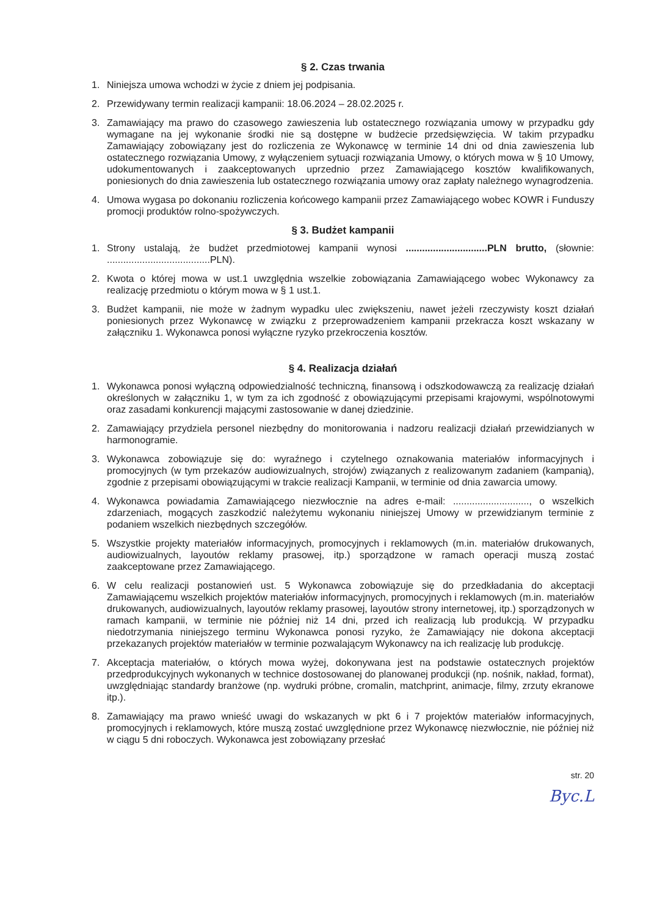§ 2. Czas trwania
1. Niniejsza umowa wchodzi w życie z dniem jej podpisania.
2. Przewidywany termin realizacji kampanii: 18.06.2024 – 28.02.2025 r.
3. Zamawiający ma prawo do czasowego zawieszenia lub ostatecznego rozwiązania umowy w przypadku gdy wymagane na jej wykonanie środki nie są dostępne w budżecie przedsięwzięcia. W takim przypadku Zamawiający zobowiązany jest do rozliczenia ze Wykonawcę w terminie 14 dni od dnia zawieszenia lub ostatecznego rozwiązania Umowy, z wyłączeniem sytuacji rozwiązania Umowy, o których mowa w § 10 Umowy, udokumentowanych i zaakceptowanych uprzednio przez Zamawiającego kosztów kwalifikowanych, poniesionych do dnia zawieszenia lub ostatecznego rozwiązania umowy oraz zapłaty należnego wynagrodzenia.
4. Umowa wygasa po dokonaniu rozliczenia końcowego kampanii przez Zamawiającego wobec KOWR i Funduszy promocji produktów rolno-spożywczych.
§ 3. Budżet kampanii
1. Strony ustalają, że budżet przedmiotowej kampanii wynosi ..............................PLN brutto, (słownie: ......................................PLN).
2. Kwota o której mowa w ust.1 uwzględnia wszelkie zobowiązania Zamawiającego wobec Wykonawcy za realizację przedmiotu o którym mowa w § 1 ust.1.
3. Budżet kampanii, nie może w żadnym wypadku ulec zwiększeniu, nawet jeżeli rzeczywisty koszt działań poniesionych przez Wykonawcę w związku z przeprowadzeniem kampanii przekracza koszt wskazany w załączniku 1. Wykonawca ponosi wyłączne ryzyko przekroczenia kosztów.
§ 4. Realizacja działań
1. Wykonawca ponosi wyłączną odpowiedzialność techniczną, finansową i odszkodowawczą za realizację działań określonych w załączniku 1, w tym za ich zgodność z obowiązującymi przepisami krajowymi, wspólnotowymi oraz zasadami konkurencji mającymi zastosowanie w danej dziedzinie.
2. Zamawiający przydziela personel niezbędny do monitorowania i nadzoru realizacji działań przewidzianych w harmonogramie.
3. Wykonawca zobowiązuje się do: wyraźnego i czytelnego oznakowania materiałów informacyjnych i promocyjnych (w tym przekazów audiowizualnych, strojów) związanych z realizowanym zadaniem (kampanią), zgodnie z przepisami obowiązującymi w trakcie realizacji Kampanii, w terminie od dnia zawarcia umowy.
4. Wykonawca powiadamia Zamawiającego niezwłocznie na adres e-mail: ............................, o wszelkich zdarzeniach, mogących zaszkodzić należytemu wykonaniu niniejszej Umowy w przewidzianym terminie z podaniem wszelkich niezbędnych szczegółów.
5. Wszystkie projekty materiałów informacyjnych, promocyjnych i reklamowych (m.in. materiałów drukowanych, audiowizualnych, layoutów reklamy prasowej, itp.) sporządzone w ramach operacji muszą zostać zaakceptowane przez Zamawiającego.
6. W celu realizacji postanowień ust. 5 Wykonawca zobowiązuje się do przedkładania do akceptacji Zamawiającemu wszelkich projektów materiałów informacyjnych, promocyjnych i reklamowych (m.in. materiałów drukowanych, audiowizualnych, layoutów reklamy prasowej, layoutów strony internetowej, itp.) sporządzonych w ramach kampanii, w terminie nie później niż 14 dni, przed ich realizacją lub produkcją. W przypadku niedotrzymania niniejszego terminu Wykonawca ponosi ryzyko, że Zamawiający nie dokona akceptacji przekazanych projektów materiałów w terminie pozwalającym Wykonawcy na ich realizację lub produkcję.
7. Akceptacja materiałów, o których mowa wyżej, dokonywana jest na podstawie ostatecznych projektów przedprodukcyjnych wykonanych w technice dostosowanej do planowanej produkcji (np. nośnik, nakład, format), uwzględniając standardy branżowe (np. wydruki próbne, cromalin, matchprint, animacje, filmy, zrzuty ekranowe itp.).
8. Zamawiający ma prawo wnieść uwagi do wskazanych w pkt 6 i 7 projektów materiałów informacyjnych, promocyjnych i reklamowych, które muszą zostać uwzględnione przez Wykonawcę niezwłocznie, nie później niż w ciągu 5 dni roboczych. Wykonawca jest zobowiązany przesłać
str. 20
Byc.L